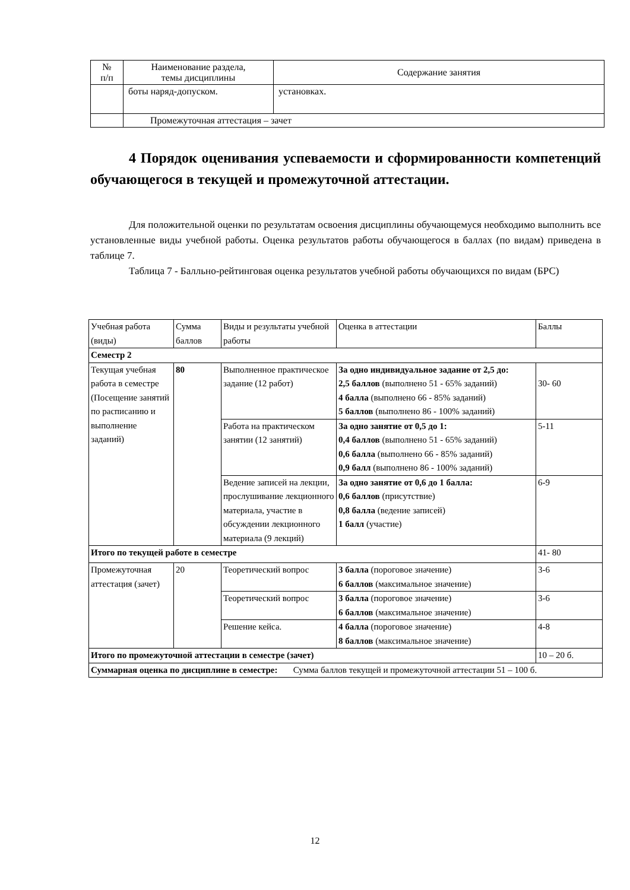| № п/п | Наименование раздела, темы дисциплины | Содержание занятия |
| | боты наряд-допуском. | установках. |
| | Промежуточная аттестация – зачет | |
4 Порядок оценивания успеваемости и сформированности компетенций обучающегося в текущей и промежуточной аттестации.
Для положительной оценки по результатам освоения дисциплины обучающемуся необходимо выполнить все установленные виды учебной работы. Оценка результатов работы обучающегося в баллах (по видам) приведена в таблице 7.
Таблица 7 - Балльно-рейтинговая оценка результатов учебной работы обучающихся по видам (БРС)
| Учебная работа (виды) | Сумма баллов | Виды и результаты учебной работы | Оценка в аттестации | Баллы |
| Семестр 2 | | | | |
| Текущая учебная работа в семестре (Посещение занятий по расписанию и выполнение заданий) | 80 | Выполненное практическое задание (12 работ) | За одно индивидуальное задание от 2,5 до: 2,5 баллов (выполнено 51 - 65% заданий) 4 балла (выполнено 66 - 85% заданий) 5 баллов (выполнено 86 - 100% заданий) | 30- 60 |
| | | Работа на практическом занятии (12 занятий) | За одно занятие от 0,5 до 1: 0,4 баллов (выполнено 51 - 65% заданий) 0,6 балла (выполнено 66 - 85% заданий) 0,9 балл (выполнено 86 - 100% заданий) | 5-11 |
| | | Ведение записей на лекции, прослушивание лекционного материала, участие в обсуждении лекционного материала (9 лекций) | За одно занятие от 0,6 до 1 балла: 0,6 баллов (присутствие) 0,8 балла (ведение записей) 1 балл (участие) | 6-9 |
| Итого по текущей работе в семестре | | | | 41- 80 |
| Промежуточная аттестация (зачет) | 20 | Теоретический вопрос | 3 балла (пороговое значение) 6 баллов (максимальное значение) | 3-6 |
| | | Теоретический вопрос | 3 балла (пороговое значение) 6 баллов (максимальное значение) | 3-6 |
| | | Решение кейса. | 4 балла (пороговое значение) 8 баллов (максимальное значение) | 4-8 |
| Итого по промежуточной аттестации в семестре (зачет) | | | | 10 – 20 б. |
| Суммарная оценка по дисциплине в семестре: Сумма баллов текущей и промежуточной аттестации 51 – 100 б. | | | | |
12